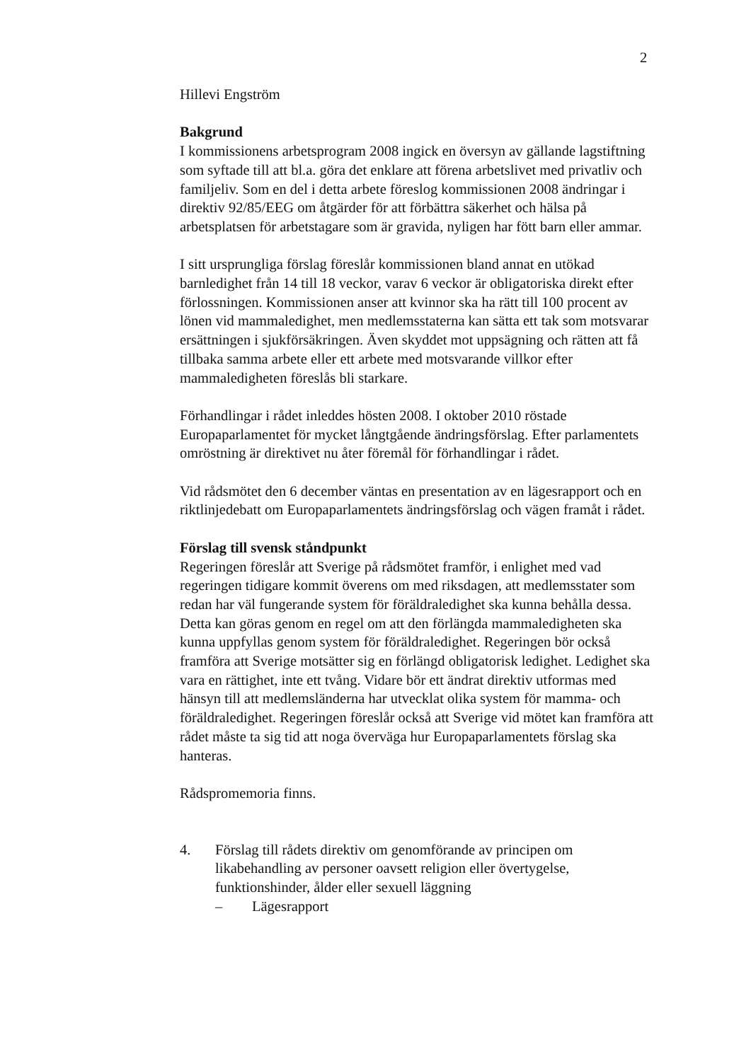2
Hillevi Engström
Bakgrund
I kommissionens arbetsprogram 2008 ingick en översyn av gällande lagstiftning som syftade till att bl.a. göra det enklare att förena arbetslivet med privatliv och familjeliv. Som en del i detta arbete föreslog kommissionen 2008 ändringar i direktiv 92/85/EEG om åtgärder för att förbättra säkerhet och hälsa på arbetsplatsen för arbetstagare som är gravida, nyligen har fött barn eller ammar.
I sitt ursprungliga förslag föreslår kommissionen bland annat en utökad barnledighet från 14 till 18 veckor, varav 6 veckor är obligatoriska direkt efter förlossningen. Kommissionen anser att kvinnor ska ha rätt till 100 procent av lönen vid mammaledighet, men medlemsstaterna kan sätta ett tak som motsvarar ersättningen i sjukförsäkringen. Även skyddet mot uppsägning och rätten att få tillbaka samma arbete eller ett arbete med motsvarande villkor efter mammaledigheten föreslås bli starkare.
Förhandlingar i rådet inleddes hösten 2008. I oktober 2010 röstade Europaparlamentet för mycket långtgående ändringsförslag. Efter parlamentets omröstning är direktivet nu åter föremål för förhandlingar i rådet.
Vid rådsmötet den 6 december väntas en presentation av en lägesrapport och en riktlinjedebatt om Europaparlamentets ändringsförslag och vägen framåt i rådet.
Förslag till svensk ståndpunkt
Regeringen föreslår att Sverige på rådsmötet framför, i enlighet med vad regeringen tidigare kommit överens om med riksdagen, att medlemsstater som redan har väl fungerande system för föräldraledighet ska kunna behålla dessa. Detta kan göras genom en regel om att den förlängda mammaledigheten ska kunna uppfyllas genom system för föräldraledighet. Regeringen bör också framföra att Sverige motsätter sig en förlängd obligatorisk ledighet. Ledighet ska vara en rättighet, inte ett tvång. Vidare bör ett ändrat direktiv utformas med hänsyn till att medlemsländerna har utvecklat olika system för mamma- och föräldraledighet. Regeringen föreslår också att Sverige vid mötet kan framföra att rådet måste ta sig tid att noga överväga hur Europaparlamentets förslag ska hanteras.
Rådspromemoria finns.
4. Förslag till rådets direktiv om genomförande av principen om likabehandling av personer oavsett religion eller övertygelse, funktionshinder, ålder eller sexuell läggning
– Lägesrapport